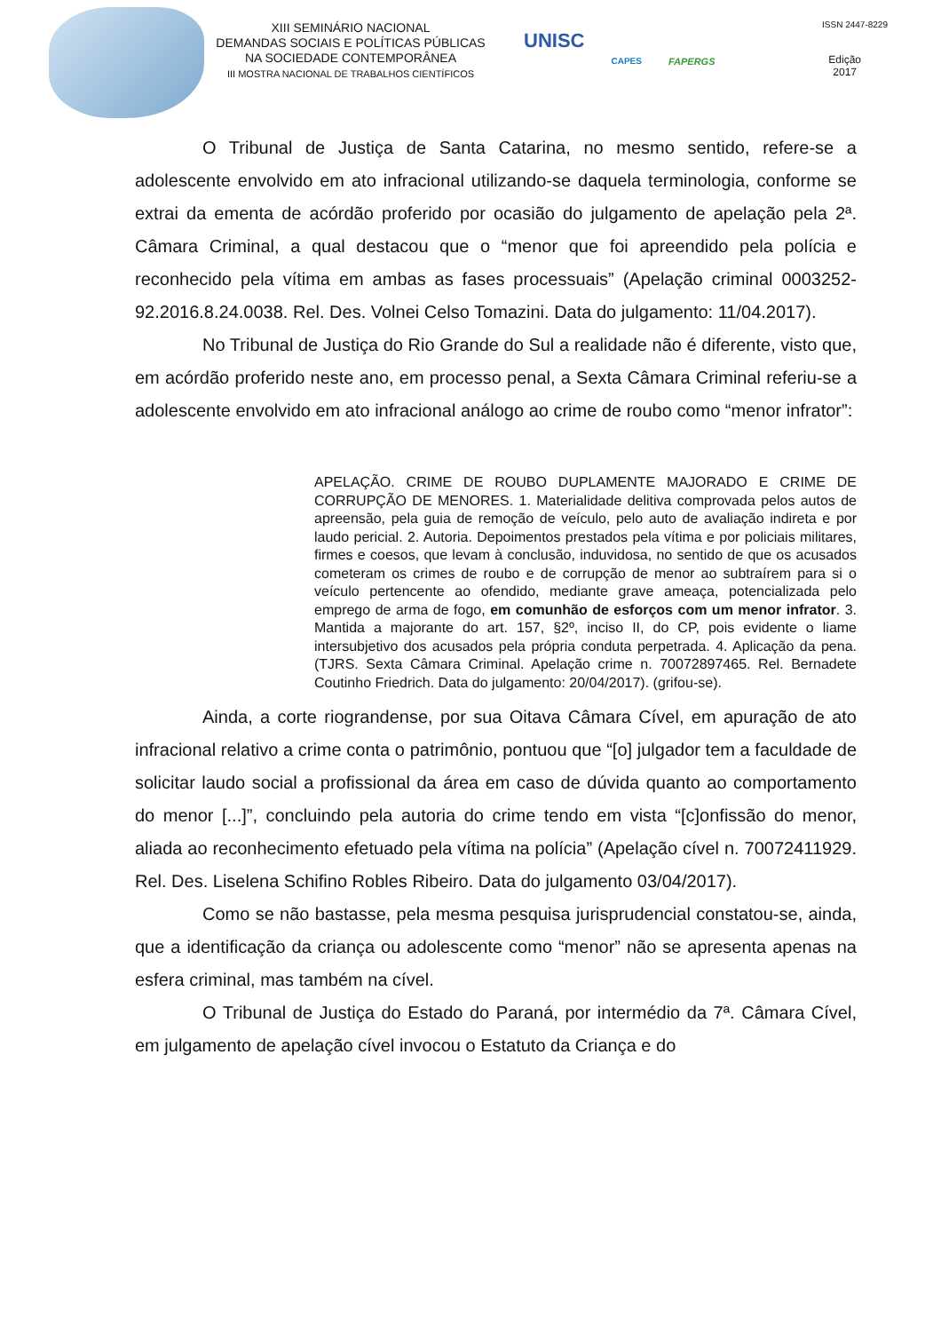XIII SEMINÁRIO NACIONAL
DEMANDAS SOCIAIS E POLÍTICAS PÚBLICAS
NA SOCIEDADE CONTEMPORÂNEA
III MOSTRA NACIONAL DE TRABALHOS CIENTÍFICOS
UNISC
CAPES FAPERGS
ISSN 2447-8229
Edição
2017
O Tribunal de Justiça de Santa Catarina, no mesmo sentido, refere-se a adolescente envolvido em ato infracional utilizando-se daquela terminologia, conforme se extrai da ementa de acórdão proferido por ocasião do julgamento de apelação pela 2ª. Câmara Criminal, a qual destacou que o “menor que foi apreendido pela polícia e reconhecido pela vítima em ambas as fases processuais” (Apelação criminal 0003252-92.2016.8.24.0038. Rel. Des. Volnei Celso Tomazini. Data do julgamento: 11/04.2017).
No Tribunal de Justiça do Rio Grande do Sul a realidade não é diferente, visto que, em acórdão proferido neste ano, em processo penal, a Sexta Câmara Criminal referiu-se a adolescente envolvido em ato infracional análogo ao crime de roubo como “menor infrator”:
APELAÇÃO. CRIME DE ROUBO DUPLAMENTE MAJORADO E CRIME DE CORRUPÇÃO DE MENORES. 1. Materialidade delitiva comprovada pelos autos de apreensão, pela guia de remoção de veículo, pelo auto de avaliação indireta e por laudo pericial. 2. Autoria. Depoimentos prestados pela vítima e por policiais militares, firmes e coesos, que levam à conclusão, induvidosa, no sentido de que os acusados cometeram os crimes de roubo e de corrupção de menor ao subtraírem para si o veículo pertencente ao ofendido, mediante grave ameaça, potencializada pelo emprego de arma de fogo, em comunhão de esforços com um menor infrator. 3. Mantida a majorante do art. 157, §2º, inciso II, do CP, pois evidente o liame intersubjetivo dos acusados pela própria conduta perpetrada. 4. Aplicação da pena.(TJRS. Sexta Câmara Criminal. Apelação crime n. 70072897465. Rel. Bernadete Coutinho Friedrich. Data do julgamento: 20/04/2017). (grifou-se).
Ainda, a corte riograndense, por sua Oitava Câmara Cível, em apuração de ato infracional relativo a crime conta o patrimônio, pontuou que “[o] julgador tem a faculdade de solicitar laudo social a profissional da área em caso de dúvida quanto ao comportamento do menor [...]”, concluindo pela autoria do crime tendo em vista “[c]onfissão do menor, aliada ao reconhecimento efetuado pela vítima na polícia” (Apelação cível n. 70072411929. Rel. Des. Liselena Schifino Robles Ribeiro. Data do julgamento 03/04/2017).
Como se não bastasse, pela mesma pesquisa jurisprudencial constatou-se, ainda, que a identificação da criança ou adolescente como “menor” não se apresenta apenas na esfera criminal, mas também na cível.
O Tribunal de Justiça do Estado do Paraná, por intermédio da 7ª. Câmara Cível, em julgamento de apelação cível invocou o Estatuto da Criança e do